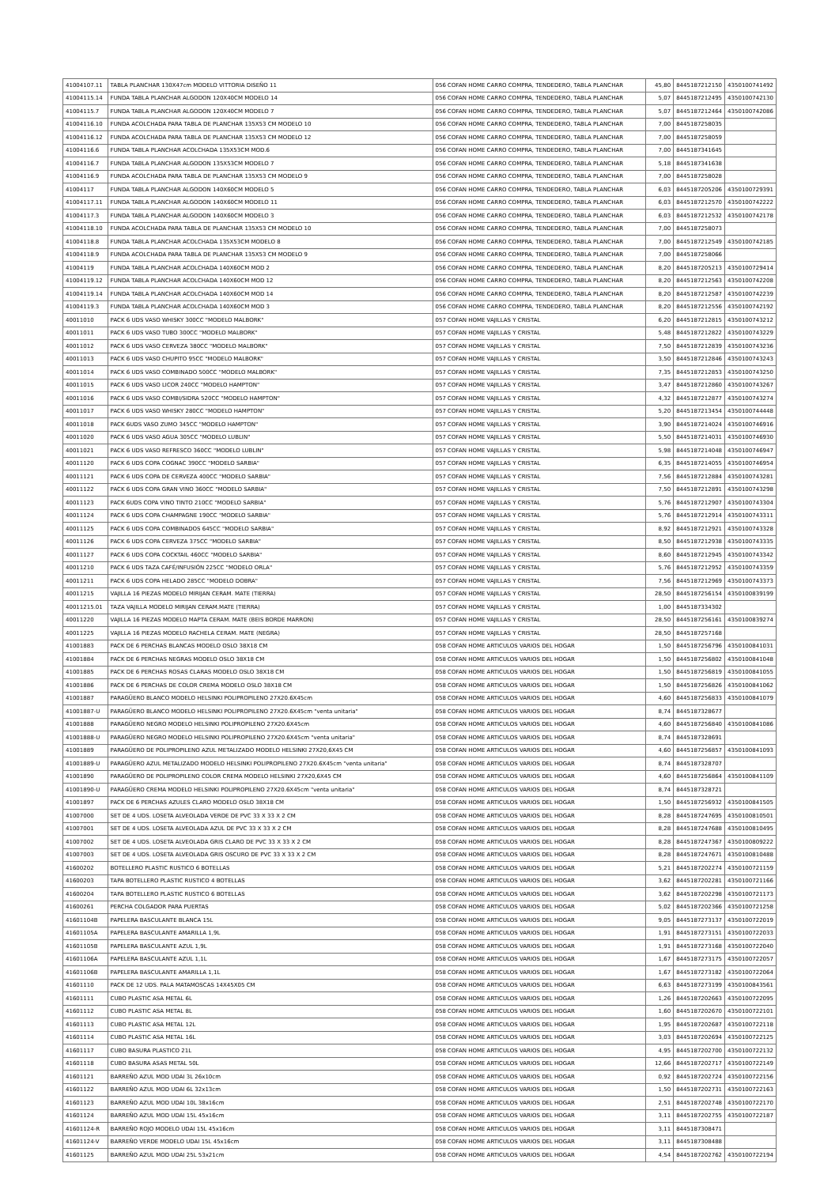| 41004107.11 | TABLA PLANCHAR 130X47cm MODELO VITTORIA DISEÑO 11 | 056 COFAN HOME CARRO COMPRA, TENDEDERO, TABLA PLANCHAR | 45,80 | 8445187212150 | 4350100741492 |
| 41004115.14 | FUNDA TABLA PLANCHAR ALGODON 120X40CM MODELO 14 | 056 COFAN HOME CARRO COMPRA, TENDEDERO, TABLA PLANCHAR | 5,07 | 8445187212495 | 4350100742130 |
| 41004115.7 | FUNDA TABLA PLANCHAR ALGODON 120X40CM MODELO 7 | 056 COFAN HOME CARRO COMPRA, TENDEDERO, TABLA PLANCHAR | 5,07 | 8445187212464 | 4350100742086 |
| 41004116.10 | FUNDA ACOLCHADA PARA TABLA DE PLANCHAR 135X53 CM MODELO 10 | 056 COFAN HOME CARRO COMPRA, TENDEDERO, TABLA PLANCHAR | 7,00 | 8445187258035 | |
| 41004116.12 | FUNDA ACOLCHADA PARA TABLA DE PLANCHAR 135X53 CM MODELO 12 | 056 COFAN HOME CARRO COMPRA, TENDEDERO, TABLA PLANCHAR | 7,00 | 8445187258059 | |
| 41004116.6 | FUNDA TABLA PLANCHAR ACOLCHADA 135X53CM MOD.6 | 056 COFAN HOME CARRO COMPRA, TENDEDERO, TABLA PLANCHAR | 7,00 | 8445187341645 | |
| 41004116.7 | FUNDA TABLA PLANCHAR ALGODON 135X53CM MODELO 7 | 056 COFAN HOME CARRO COMPRA, TENDEDERO, TABLA PLANCHAR | 5,18 | 8445187341638 | |
| 41004116.9 | FUNDA ACOLCHADA PARA TABLA DE PLANCHAR 135X53 CM MODELO 9 | 056 COFAN HOME CARRO COMPRA, TENDEDERO, TABLA PLANCHAR | 7,00 | 8445187258028 | |
| 41004117 | FUNDA TABLA PLANCHAR ALGODON 140X60CM MODELO 5 | 056 COFAN HOME CARRO COMPRA, TENDEDERO, TABLA PLANCHAR | 6,03 | 8445187205206 | 4350100729391 |
| 41004117.11 | FUNDA TABLA PLANCHAR ALGODON 140X60CM MODELO 11 | 056 COFAN HOME CARRO COMPRA, TENDEDERO, TABLA PLANCHAR | 6,03 | 8445187212570 | 4350100742222 |
| 41004117.3 | FUNDA TABLA PLANCHAR ALGODON 140X60CM MODELO 3 | 056 COFAN HOME CARRO COMPRA, TENDEDERO, TABLA PLANCHAR | 6,03 | 8445187212532 | 4350100742178 |
| 41004118.10 | FUNDA ACOLCHADA PARA TABLA DE PLANCHAR 135X53 CM MODELO 10 | 056 COFAN HOME CARRO COMPRA, TENDEDERO, TABLA PLANCHAR | 7,00 | 8445187258073 | |
| 41004118.8 | FUNDA TABLA PLANCHAR ACOLCHADA 135X53CM MODELO 8 | 056 COFAN HOME CARRO COMPRA, TENDEDERO, TABLA PLANCHAR | 7,00 | 8445187212549 | 4350100742185 |
| 41004118.9 | FUNDA ACOLCHADA PARA TABLA DE PLANCHAR 135X53 CM MODELO 9 | 056 COFAN HOME CARRO COMPRA, TENDEDERO, TABLA PLANCHAR | 7,00 | 8445187258066 | |
| 41004119 | FUNDA TABLA PLANCHAR ACOLCHADA 140X60CM MOD 2 | 056 COFAN HOME CARRO COMPRA, TENDEDERO, TABLA PLANCHAR | 8,20 | 8445187205213 | 4350100729414 |
| 41004119.12 | FUNDA TABLA PLANCHAR ACOLCHADA 140X60CM MOD 12 | 056 COFAN HOME CARRO COMPRA, TENDEDERO, TABLA PLANCHAR | 8,20 | 8445187212563 | 4350100742208 |
| 41004119.14 | FUNDA TABLA PLANCHAR ACOLCHADA 140X60CM MOD 14 | 056 COFAN HOME CARRO COMPRA, TENDEDERO, TABLA PLANCHAR | 8,20 | 8445187212587 | 4350100742239 |
| 41004119.3 | FUNDA TABLA PLANCHAR ACOLCHADA 140X60CM MOD 3 | 056 COFAN HOME CARRO COMPRA, TENDEDERO, TABLA PLANCHAR | 8,20 | 8445187212556 | 4350100742192 |
| 40011010 | PACK 6 UDS VASO WHISKY 300CC "MODELO MALBORK" | 057 COFAN HOME VAJILLAS Y CRISTAL | 6,20 | 8445187212815 | 4350100743212 |
| 40011011 | PACK 6 UDS VASO TUBO 300CC "MODELO MALBORK" | 057 COFAN HOME VAJILLAS Y CRISTAL | 5,48 | 8445187212822 | 4350100743229 |
| 40011012 | PACK 6 UDS VASO CERVEZA 380CC "MODELO MALBORK" | 057 COFAN HOME VAJILLAS Y CRISTAL | 7,50 | 8445187212839 | 4350100743236 |
| 40011013 | PACK 6 UDS VASO CHUPITO 95CC "MODELO MALBORK" | 057 COFAN HOME VAJILLAS Y CRISTAL | 3,50 | 8445187212846 | 4350100743243 |
| 40011014 | PACK 6 UDS VASO COMBINADO 500CC "MODELO MALBORK" | 057 COFAN HOME VAJILLAS Y CRISTAL | 7,35 | 8445187212853 | 4350100743250 |
| 40011015 | PACK 6 UDS VASO LICOR 240CC "MODELO HAMPTON" | 057 COFAN HOME VAJILLAS Y CRISTAL | 3,47 | 8445187212860 | 4350100743267 |
| 40011016 | PACK 6 UDS VASO COMBI/SIDRA 520CC "MODELO HAMPTON" | 057 COFAN HOME VAJILLAS Y CRISTAL | 4,32 | 8445187212877 | 4350100743274 |
| 40011017 | PACK 6 UDS VASO WHISKY 280CC "MODELO HAMPTON" | 057 COFAN HOME VAJILLAS Y CRISTAL | 5,20 | 8445187213454 | 4350100744448 |
| 40011018 | PACK 6UDS VASO ZUMO 345CC "MODELO HAMPTON" | 057 COFAN HOME VAJILLAS Y CRISTAL | 3,90 | 8445187214024 | 4350100746916 |
| 40011020 | PACK 6 UDS VASO AGUA 305CC "MODELO LUBLIN" | 057 COFAN HOME VAJILLAS Y CRISTAL | 5,50 | 8445187214031 | 4350100746930 |
| 40011021 | PACK 6 UDS VASO REFRESCO 360CC "MODELO LUBLIN" | 057 COFAN HOME VAJILLAS Y CRISTAL | 5,98 | 8445187214048 | 4350100746947 |
| 40011120 | PACK 6 UDS COPA COGNAC 390CC "MODELO SARBIA" | 057 COFAN HOME VAJILLAS Y CRISTAL | 6,35 | 8445187214055 | 4350100746954 |
| 40011121 | PACK 6 UDS COPA DE CERVEZA 400CC "MODELO SARBIA" | 057 COFAN HOME VAJILLAS Y CRISTAL | 7,56 | 8445187212884 | 4350100743281 |
| 40011122 | PACK 6 UDS COPA GRAN VINO 360CC "MODELO SARBIA" | 057 COFAN HOME VAJILLAS Y CRISTAL | 7,50 | 8445187212891 | 4350100743298 |
| 40011123 | PACK 6UDS COPA VINO TINTO 210CC "MODELO SARBIA" | 057 COFAN HOME VAJILLAS Y CRISTAL | 5,76 | 8445187212907 | 4350100743304 |
| 40011124 | PACK 6 UDS COPA CHAMPAGNE 190CC "MODELO SARBIA" | 057 COFAN HOME VAJILLAS Y CRISTAL | 5,76 | 8445187212914 | 4350100743311 |
| 40011125 | PACK 6 UDS COPA COMBINADOS 645CC "MODELO SARBIA" | 057 COFAN HOME VAJILLAS Y CRISTAL | 8,92 | 8445187212921 | 4350100743328 |
| 40011126 | PACK 6 UDS COPA CERVEZA 375CC "MODELO SARBIA" | 057 COFAN HOME VAJILLAS Y CRISTAL | 8,50 | 8445187212938 | 4350100743335 |
| 40011127 | PACK 6 UDS COPA COCKTAIL 460CC "MODELO SARBIA" | 057 COFAN HOME VAJILLAS Y CRISTAL | 8,60 | 8445187212945 | 4350100743342 |
| 40011210 | PACK 6 UDS TAZA CAFÉ/INFUSIÓN 225CC "MODELO ORLA" | 057 COFAN HOME VAJILLAS Y CRISTAL | 5,76 | 8445187212952 | 4350100743359 |
| 40011211 | PACK 6 UDS COPA HELADO 285CC "MODELO DOBRA" | 057 COFAN HOME VAJILLAS Y CRISTAL | 7,56 | 8445187212969 | 4350100743373 |
| 40011215 | VAJILLA 16 PIEZAS MODELO MIRIJAN CERAM. MATE (TIERRA) | 057 COFAN HOME VAJILLAS Y CRISTAL | 28,50 | 8445187256154 | 4350100839199 |
| 40011215.01 | TAZA VAJILLA MODELO MIRIJAN CERAM.MATE (TIERRA) | 057 COFAN HOME VAJILLAS Y CRISTAL | 1,00 | 8445187334302 | |
| 40011220 | VAJILLA 16 PIEZAS MODELO MAPTA CERAM. MATE (BEIS BORDE MARRON) | 057 COFAN HOME VAJILLAS Y CRISTAL | 28,50 | 8445187256161 | 4350100839274 |
| 40011225 | VAJILLA 16 PIEZAS MODELO RACHELA CERAM. MATE (NEGRA) | 057 COFAN HOME VAJILLAS Y CRISTAL | 28,50 | 8445187257168 | |
| 41001883 | PACK DE 6 PERCHAS BLANCAS MODELO OSLO 38X18 CM | 058 COFAN HOME ARTICULOS VARIOS DEL HOGAR | 1,50 | 8445187256796 | 4350100841031 |
| 41001884 | PACK DE 6 PERCHAS NEGRAS MODELO OSLO 38X18 CM | 058 COFAN HOME ARTICULOS VARIOS DEL HOGAR | 1,50 | 8445187256802 | 4350100841048 |
| 41001885 | PACK DE 6 PERCHAS ROSAS CLARAS MODELO OSLO 38X18 CM | 058 COFAN HOME ARTICULOS VARIOS DEL HOGAR | 1,50 | 8445187256819 | 4350100841055 |
| 41001886 | PACK DE 6 PERCHAS DE COLOR CREMA MODELO OSLO 38X18 CM | 058 COFAN HOME ARTICULOS VARIOS DEL HOGAR | 1,50 | 8445187256826 | 4350100841062 |
| 41001887 | PARAGÜERO BLANCO MODELO HELSINKI POLIPROPILENO 27X20.6X45cm | 058 COFAN HOME ARTICULOS VARIOS DEL HOGAR | 4,60 | 8445187256833 | 4350100841079 |
| 41001887-U | PARAGÜERO BLANCO MODELO HELSINKI POLIPROPILENO 27X20.6X45cm "venta unitaria" | 058 COFAN HOME ARTICULOS VARIOS DEL HOGAR | 8,74 | 8445187328677 | |
| 41001888 | PARAGÜERO NEGRO MODELO HELSINKI POLIPROPILENO 27X20.6X45cm | 058 COFAN HOME ARTICULOS VARIOS DEL HOGAR | 4,60 | 8445187256840 | 4350100841086 |
| 41001888-U | PARAGÜERO NEGRO MODELO HELSINKI POLIPROPILENO 27X20.6X45cm "venta unitaria" | 058 COFAN HOME ARTICULOS VARIOS DEL HOGAR | 8,74 | 8445187328691 | |
| 41001889 | PARAGÜERO DE POLIPROPILENO AZUL METALIZADO MODELO HELSINKI 27X20,6X45 CM | 058 COFAN HOME ARTICULOS VARIOS DEL HOGAR | 4,60 | 8445187256857 | 4350100841093 |
| 41001889-U | PARAGÜERO AZUL METALIZADO MODELO HELSINKI POLIPROPILENO 27X20.6X45cm "venta unitaria" | 058 COFAN HOME ARTICULOS VARIOS DEL HOGAR | 8,74 | 8445187328707 | |
| 41001890 | PARAGÜERO DE POLIPROPILENO COLOR CREMA MODELO HELSINKI 27X20,6X45 CM | 058 COFAN HOME ARTICULOS VARIOS DEL HOGAR | 4,60 | 8445187256864 | 4350100841109 |
| 41001890-U | PARAGÜERO CREMA MODELO HELSINKI POLIPROPILENO 27X20.6X45cm "venta unitaria" | 058 COFAN HOME ARTICULOS VARIOS DEL HOGAR | 8,74 | 8445187328721 | |
| 41001897 | PACK DE 6 PERCHAS AZULES CLARO MODELO OSLO 38X18 CM | 058 COFAN HOME ARTICULOS VARIOS DEL HOGAR | 1,50 | 8445187256932 | 4350100841505 |
| 41007000 | SET DE 4 UDS. LOSETA ALVEOLADA VERDE DE PVC 33 X 33 X 2 CM | 058 COFAN HOME ARTICULOS VARIOS DEL HOGAR | 8,28 | 8445187247695 | 4350100810501 |
| 41007001 | SET DE 4 UDS. LOSETA ALVEOLADA AZUL DE PVC 33 X 33 X 2 CM | 058 COFAN HOME ARTICULOS VARIOS DEL HOGAR | 8,28 | 8445187247688 | 4350100810495 |
| 41007002 | SET DE 4 UDS. LOSETA ALVEOLADA GRIS CLARO DE PVC 33 X 33 X 2 CM | 058 COFAN HOME ARTICULOS VARIOS DEL HOGAR | 8,28 | 8445187247367 | 4350100809222 |
| 41007003 | SET DE 4 UDS. LOSETA ALVEOLADA GRIS OSCURO DE PVC 33 X 33 X 2 CM | 058 COFAN HOME ARTICULOS VARIOS DEL HOGAR | 8,28 | 8445187247671 | 4350100810488 |
| 41600202 | BOTELLERO PLASTIC RUSTICO 6 BOTELLAS | 058 COFAN HOME ARTICULOS VARIOS DEL HOGAR | 5,21 | 8445187202274 | 4350100721159 |
| 41600203 | TAPA BOTELLERO PLASTIC RUSTICO 4 BOTELLAS | 058 COFAN HOME ARTICULOS VARIOS DEL HOGAR | 3,62 | 8445187202281 | 4350100721166 |
| 41600204 | TAPA BOTELLERO PLASTIC RUSTICO 6 BOTELLAS | 058 COFAN HOME ARTICULOS VARIOS DEL HOGAR | 3,62 | 8445187202298 | 4350100721173 |
| 41600261 | PERCHA COLGADOR PARA PUERTAS | 058 COFAN HOME ARTICULOS VARIOS DEL HOGAR | 5,02 | 8445187202366 | 4350100721258 |
| 41601104B | PAPELERA BASCULANTE BLANCA 15L | 058 COFAN HOME ARTICULOS VARIOS DEL HOGAR | 9,05 | 8445187273137 | 4350100722019 |
| 41601105A | PAPELERA BASCULANTE AMARILLA 1,9L | 058 COFAN HOME ARTICULOS VARIOS DEL HOGAR | 1,91 | 8445187273151 | 4350100722033 |
| 41601105B | PAPELERA BASCULANTE AZUL 1,9L | 058 COFAN HOME ARTICULOS VARIOS DEL HOGAR | 1,91 | 8445187273168 | 4350100722040 |
| 41601106A | PAPELERA BASCULANTE AZUL 1,1L | 058 COFAN HOME ARTICULOS VARIOS DEL HOGAR | 1,67 | 8445187273175 | 4350100722057 |
| 41601106B | PAPELERA BASCULANTE AMARILLA 1,1L | 058 COFAN HOME ARTICULOS VARIOS DEL HOGAR | 1,67 | 8445187273182 | 4350100722064 |
| 41601110 | PACK DE 12 UDS. PALA MATAMOSCAS 14X45X05 CM | 058 COFAN HOME ARTICULOS VARIOS DEL HOGAR | 6,63 | 8445187273199 | 4350100843561 |
| 41601111 | CUBO PLASTIC ASA METAL 6L | 058 COFAN HOME ARTICULOS VARIOS DEL HOGAR | 1,26 | 8445187202663 | 4350100722095 |
| 41601112 | CUBO PLASTIC ASA METAL 8L | 058 COFAN HOME ARTICULOS VARIOS DEL HOGAR | 1,60 | 8445187202670 | 4350100722101 |
| 41601113 | CUBO PLASTIC ASA METAL 12L | 058 COFAN HOME ARTICULOS VARIOS DEL HOGAR | 1,95 | 8445187202687 | 4350100722118 |
| 41601114 | CUBO PLASTIC ASA METAL 16L | 058 COFAN HOME ARTICULOS VARIOS DEL HOGAR | 3,03 | 8445187202694 | 4350100722125 |
| 41601117 | CUBO BASURA PLASTICO 21L | 058 COFAN HOME ARTICULOS VARIOS DEL HOGAR | 4,95 | 8445187202700 | 4350100722132 |
| 41601118 | CUBO BASURA ASAS METAL 50L | 058 COFAN HOME ARTICULOS VARIOS DEL HOGAR | 12,66 | 8445187202717 | 4350100722149 |
| 41601121 | BARREÑO AZUL MOD UDAI 3L 26x10cm | 058 COFAN HOME ARTICULOS VARIOS DEL HOGAR | 0,92 | 8445187202724 | 4350100722156 |
| 41601122 | BARREÑO AZUL MOD UDAI 6L 32x13cm | 058 COFAN HOME ARTICULOS VARIOS DEL HOGAR | 1,50 | 8445187202731 | 4350100722163 |
| 41601123 | BARREÑO AZUL MOD UDAI 10L 38x16cm | 058 COFAN HOME ARTICULOS VARIOS DEL HOGAR | 2,51 | 8445187202748 | 4350100722170 |
| 41601124 | BARREÑO AZUL MOD UDAI 15L 45x16cm | 058 COFAN HOME ARTICULOS VARIOS DEL HOGAR | 3,11 | 8445187202755 | 4350100722187 |
| 41601124-R | BARREÑO ROJO MODELO UDAI 15L 45x16cm | 058 COFAN HOME ARTICULOS VARIOS DEL HOGAR | 3,11 | 8445187308471 | |
| 41601124-V | BARREÑO VERDE MODELO UDAI 15L 45x16cm | 058 COFAN HOME ARTICULOS VARIOS DEL HOGAR | 3,11 | 8445187308488 | |
| 41601125 | BARREÑO AZUL MOD UDAI 25L 53x21cm | 058 COFAN HOME ARTICULOS VARIOS DEL HOGAR | 4,54 | 8445187202762 | 4350100722194 |